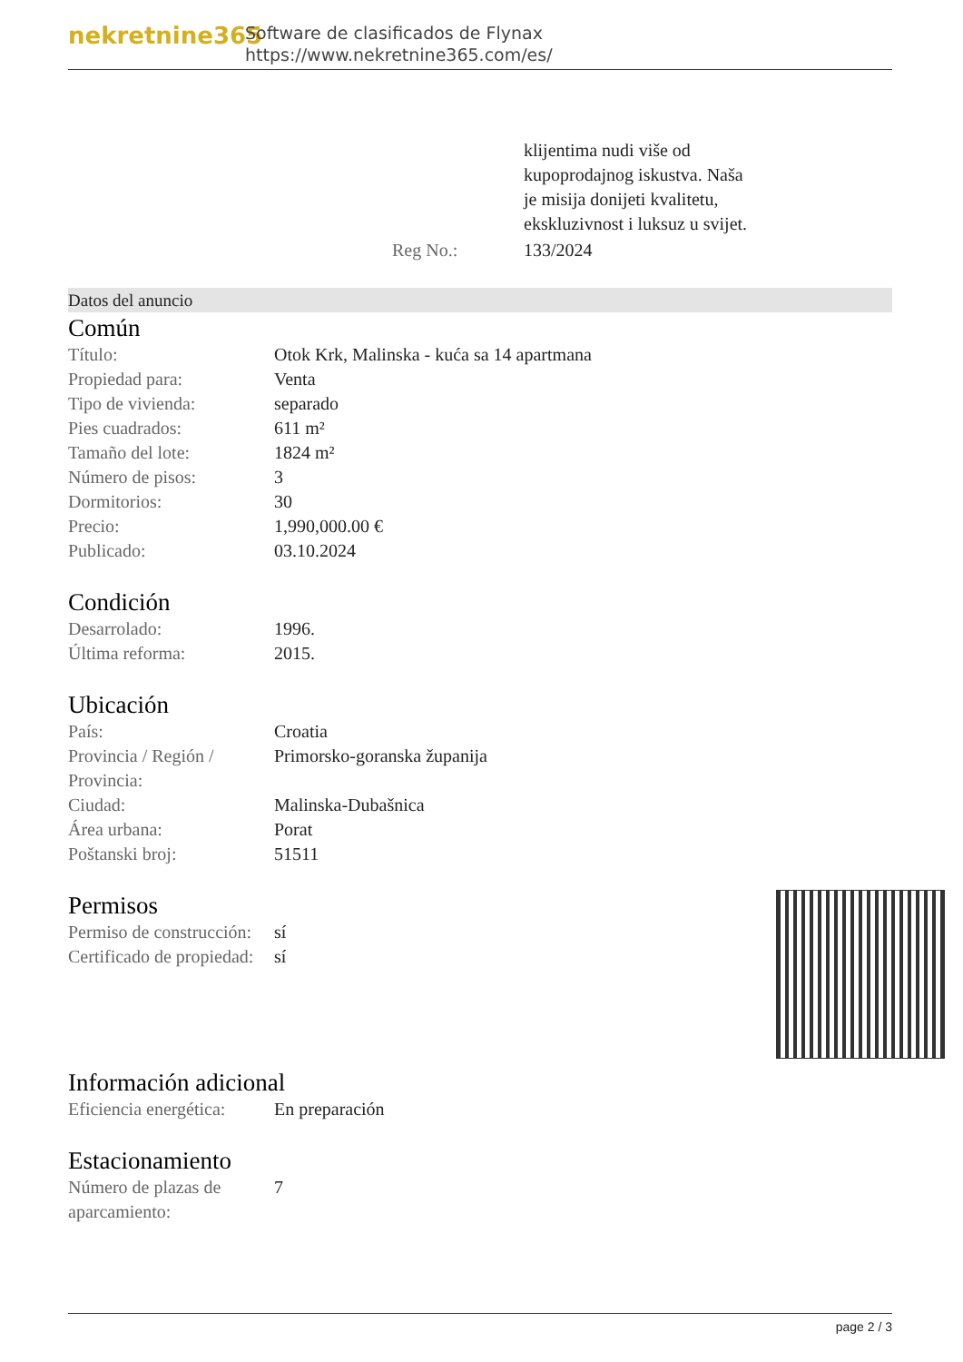nekretnine365
Software de clasificados de Flynax
https://www.nekretnine365.com/es/
| | klijentima nudi više od kupoprodajnog iskustva. Naša je misija donijeti kvalitetu, ekskluzivnost i luksuz u svijet. |
| Reg No.: | 133/2024 |
Datos del anuncio
Común
| Título: | Otok Krk, Malinska - kuća sa 14 apartmana |
| Propiedad para: | Venta |
| Tipo de vivienda: | separado |
| Pies cuadrados: | 611 m² |
| Tamaño del lote: | 1824 m² |
| Número de pisos: | 3 |
| Dormitorios: | 30 |
| Precio: | 1,990,000.00 € |
| Publicado: | 03.10.2024 |
Condición
| Desarrolado: | 1996. |
| Última reforma: | 2015. |
Ubicación
| País: | Croatia |
| Provincia / Región / Provincia: | Primorsko-goranska županija |
| Ciudad: | Malinska-Dubašnica |
| Área urbana: | Porat |
| Poštanski broj: | 51511 |
Permisos
| Permiso de construcción: | sí |
| Certificado de propiedad: | sí |
Información adicional
| Eficiencia energética: | En preparación |
Estacionamiento
| Número de plazas de aparcamiento: | 7 |
page 2 / 3